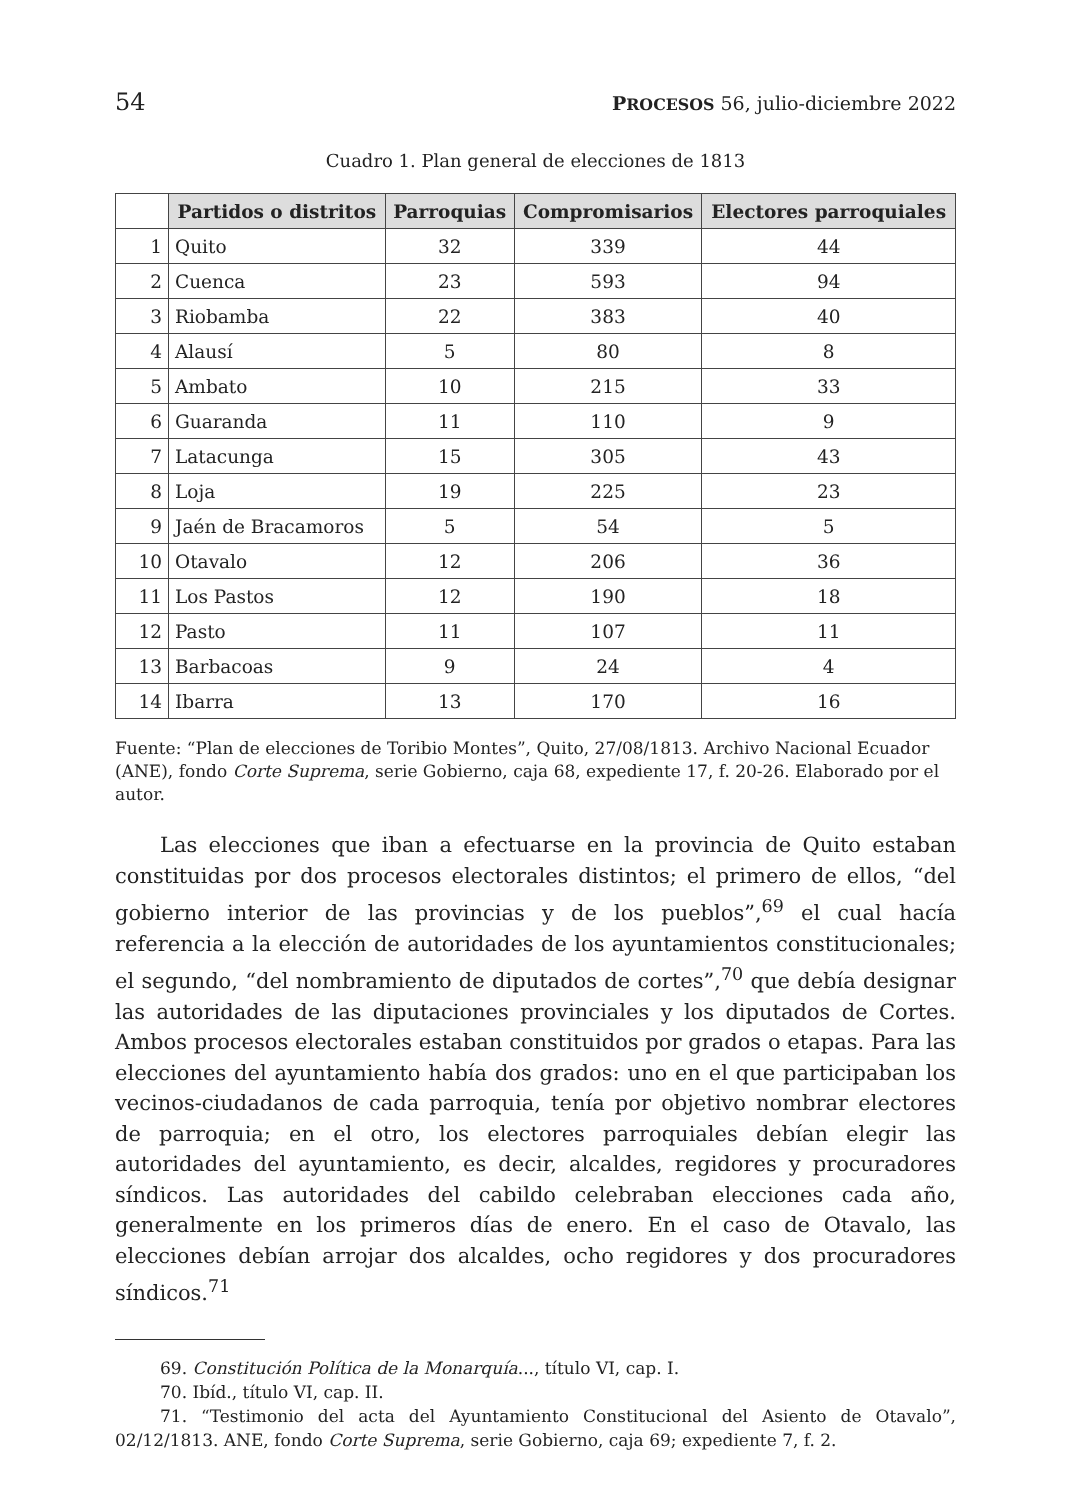54 PROCESOS 56, julio-diciembre 2022
Cuadro 1. Plan general de elecciones de 1813
| | Partidos o distritos | Parroquias | Compromisarios | Electores parroquiales |
| --- | --- | --- | --- | --- |
| 1 | Quito | 32 | 339 | 44 |
| 2 | Cuenca | 23 | 593 | 94 |
| 3 | Riobamba | 22 | 383 | 40 |
| 4 | Alausí | 5 | 80 | 8 |
| 5 | Ambato | 10 | 215 | 33 |
| 6 | Guaranda | 11 | 110 | 9 |
| 7 | Latacunga | 15 | 305 | 43 |
| 8 | Loja | 19 | 225 | 23 |
| 9 | Jaén de Bracamoros | 5 | 54 | 5 |
| 10 | Otavalo | 12 | 206 | 36 |
| 11 | Los Pastos | 12 | 190 | 18 |
| 12 | Pasto | 11 | 107 | 11 |
| 13 | Barbacoas | 9 | 24 | 4 |
| 14 | Ibarra | 13 | 170 | 16 |
Fuente: “Plan de elecciones de Toribio Montes”, Quito, 27/08/1813. Archivo Nacional Ecuador (ANE), fondo Corte Suprema, serie Gobierno, caja 68, expediente 17, f. 20-26. Elaborado por el autor.
Las elecciones que iban a efectuarse en la provincia de Quito estaban constituidas por dos procesos electorales distintos; el primero de ellos, “del gobierno interior de las provincias y de los pueblos”,<sup>69</sup> el cual hacía referencia a la elección de autoridades de los ayuntamientos constitucionales; el segundo, “del nombramiento de diputados de cortes”,<sup>70</sup> que debía designar las autoridades de las diputaciones provinciales y los diputados de Cortes. Ambos procesos electorales estaban constituidos por grados o etapas. Para las elecciones del ayuntamiento había dos grados: uno en el que participaban los vecinos-ciudadanos de cada parroquia, tenía por objetivo nombrar electores de parroquia; en el otro, los electores parroquiales debían elegir las autoridades del ayuntamiento, es decir, alcaldes, regidores y procuradores síndicos. Las autoridades del cabildo celebraban elecciones cada año, generalmente en los primeros días de enero. En el caso de Otavalo, las elecciones debían arrojar dos alcaldes, ocho regidores y dos procuradores síndicos.<sup>71</sup>
69. Constitución Política de la Monarquía..., título VI, cap. I.
70. Ibíd., título VI, cap. II.
71. “Testimonio del acta del Ayuntamiento Constitucional del Asiento de Otavalo”, 02/12/1813. ANE, fondo Corte Suprema, serie Gobierno, caja 69; expediente 7, f. 2.